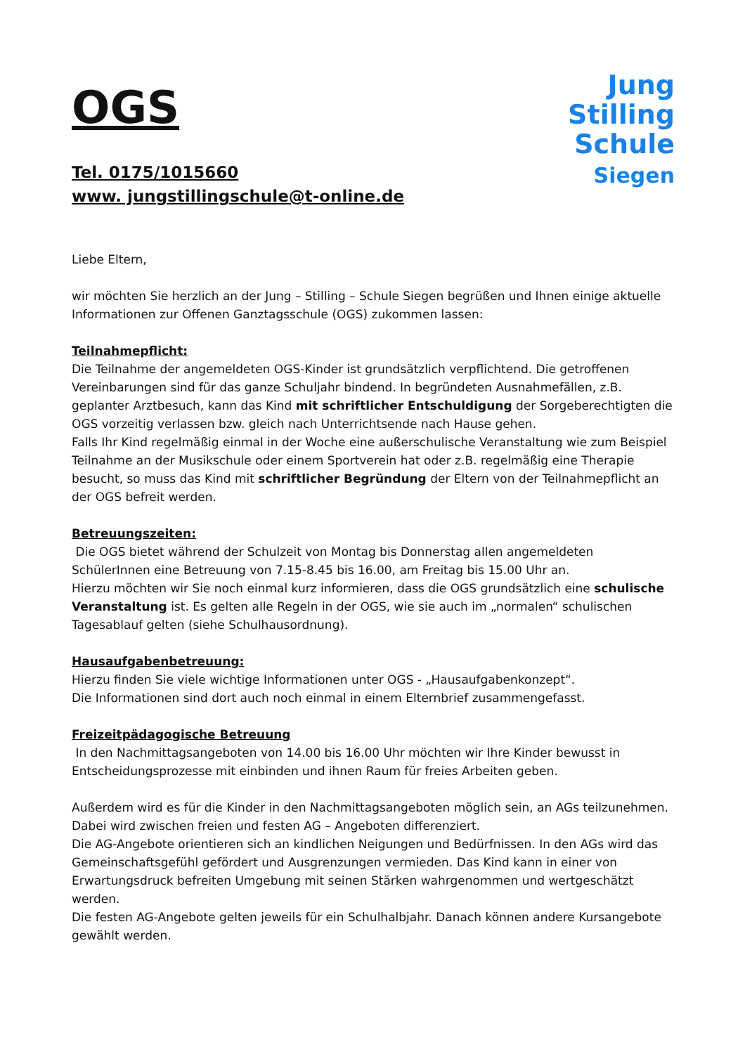OGS
Tel. 0175/1015660
www. jungstillingschule@t-online.de
Jung
Stilling
Schule
Siegen
Liebe Eltern,
wir möchten Sie herzlich an der Jung – Stilling – Schule Siegen begrüßen und Ihnen einige aktuelle Informationen zur Offenen Ganztagsschule (OGS) zukommen lassen:
Teilnahmepflicht:
Die Teilnahme der angemeldeten OGS-Kinder ist grundsätzlich verpflichtend. Die getroffenen Vereinbarungen sind für das ganze Schuljahr bindend. In begründeten Ausnahmefällen, z.B. geplanter Arztbesuch, kann das Kind mit schriftlicher Entschuldigung der Sorgeberechtigten die OGS vorzeitig verlassen bzw. gleich nach Unterrichtsende nach Hause gehen.
Falls Ihr Kind regelmäßig einmal in der Woche eine außerschulische Veranstaltung wie zum Beispiel Teilnahme an der Musikschule oder einem Sportverein hat oder z.B. regelmäßig eine Therapie besucht, so muss das Kind mit schriftlicher Begründung der Eltern von der Teilnahmepflicht an der OGS befreit werden.
Betreuungszeiten:
Die OGS bietet während der Schulzeit von Montag bis Donnerstag allen angemeldeten SchülerInnen eine Betreuung von 7.15-8.45 bis 16.00, am Freitag bis 15.00 Uhr an.
Hierzu möchten wir Sie noch einmal kurz informieren, dass die OGS grundsätzlich eine schulische Veranstaltung ist. Es gelten alle Regeln in der OGS, wie sie auch im „normalen“ schulischen Tagesablauf gelten (siehe Schulhausordnung).
Hausaufgabenbetreuung:
Hierzu finden Sie viele wichtige Informationen unter OGS - „Hausaufgabenkonzept“.
Die Informationen sind dort auch noch einmal in einem Elternbrief zusammengefasst.
Freizeitpädagogische Betreuung
In den Nachmittagsangeboten von 14.00 bis 16.00 Uhr möchten wir Ihre Kinder bewusst in Entscheidungsprozesse mit einbinden und ihnen Raum für freies Arbeiten geben.
Außerdem wird es für die Kinder in den Nachmittagsangeboten möglich sein, an AGs teilzunehmen. Dabei wird zwischen freien und festen AG – Angeboten differenziert.
Die AG-Angebote orientieren sich an kindlichen Neigungen und Bedürfnissen. In den AGs wird das Gemeinschaftsgefühl gefördert und Ausgrenzungen vermieden. Das Kind kann in einer von Erwartungsdruck befreiten Umgebung mit seinen Stärken wahrgenommen und wertgeschätzt werden.
Die festen AG-Angebote gelten jeweils für ein Schulhalbjahr. Danach können andere Kursangebote gewählt werden.